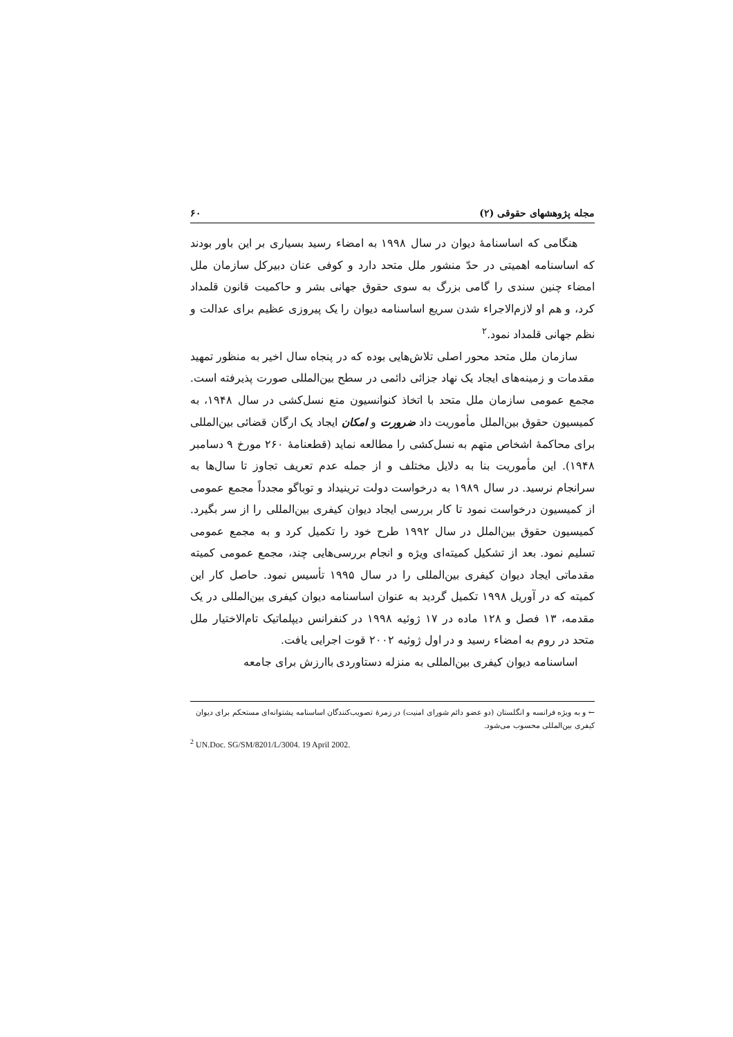مجله پژوهشهای حقوقی (۲) ۶۰
هنگامی که اساسنامهٔ دیوان در سال ۱۹۹۸ به امضاء رسید بسیاری بر این باور بودند که اساسنامه اهمیتی در حدّ منشور ملل متحد دارد و کوفی عنان دبیرکل سازمان ملل امضاء چنین سندی را گامی بزرگ به سوی حقوق جهانی بشر و حاکمیت قانون قلمداد کرد، و هم او لازم‌الاجراء شدن سریع اساسنامه دیوان را یک پیروزی عظیم برای عدالت و نظم جهانی قلمداد نمود.<sup>۲</sup>
سازمان ملل متحد محور اصلی تلاش‌هایی بوده که در پنجاه سال اخیر به منظور تمهید مقدمات و زمینه‌های ایجاد یک نهاد جزائی دائمی در سطح بین‌المللی صورت پذیرفته است. مجمع عمومی سازمان ملل متحد با اتخاذ کنوانسیون منع نسل‌کشی در سال ۱۹۴۸، به کمیسیون حقوق بین‌الملل مأموریت داد ضرورت و امکان ایجاد یک ارگان قضائی بین‌المللی برای محاکمهٔ اشخاص متهم به نسل‌کشی را مطالعه نماید (قطعنامهٔ ۲۶۰ مورخ ۹ دسامبر ۱۹۴۸). این مأموریت بنا به دلایل مختلف و از جمله عدم تعریف تجاوز تا سال‌ها به سرانجام نرسید. در سال ۱۹۸۹ به درخواست دولت ترینیداد و توباگو مجدداً مجمع عمومی از کمیسیون درخواست نمود تا کار بررسی ایجاد دیوان کیفری بین‌المللی را از سر بگیرد. کمیسیون حقوق بین‌الملل در سال ۱۹۹۲ طرح خود را تکمیل کرد و به مجمع عمومی تسلیم نمود. بعد از تشکیل کمیته‌ای ویژه و انجام بررسی‌هایی چند، مجمع عمومی کمیته مقدماتی ایجاد دیوان کیفری بین‌المللی را در سال ۱۹۹۵ تأسیس نمود. حاصل کار این کمیته که در آوریل ۱۹۹۸ تکمیل گردید به عنوان اساسنامه دیوان کیفری بین‌المللی در یک مقدمه، ۱۳ فصل و ۱۲۸ ماده در ۱۷ ژوئیه ۱۹۹۸ در کنفرانس دیپلماتیک تام‌الاختیار ملل متحد در روم به امضاء رسید و در اول ژوئیه ۲۰۰۲ قوت اجرایی یافت.
اساسنامه دیوان کیفری بین‌المللی به منزله دستاوردی باارزش برای جامعه
← و به ویژه فرانسه و انگلستان (دو عضو دائم شورای امنیت) در زمرهٔ تصویب‌کنندگان اساسنامه پشتوانه‌ای مستحکم برای دیوان کیفری بین‌المللی محسوب می‌شود.
<sup>2</sup> UN.Doc. SG/SM/8201/L/3004. 19 April 2002.